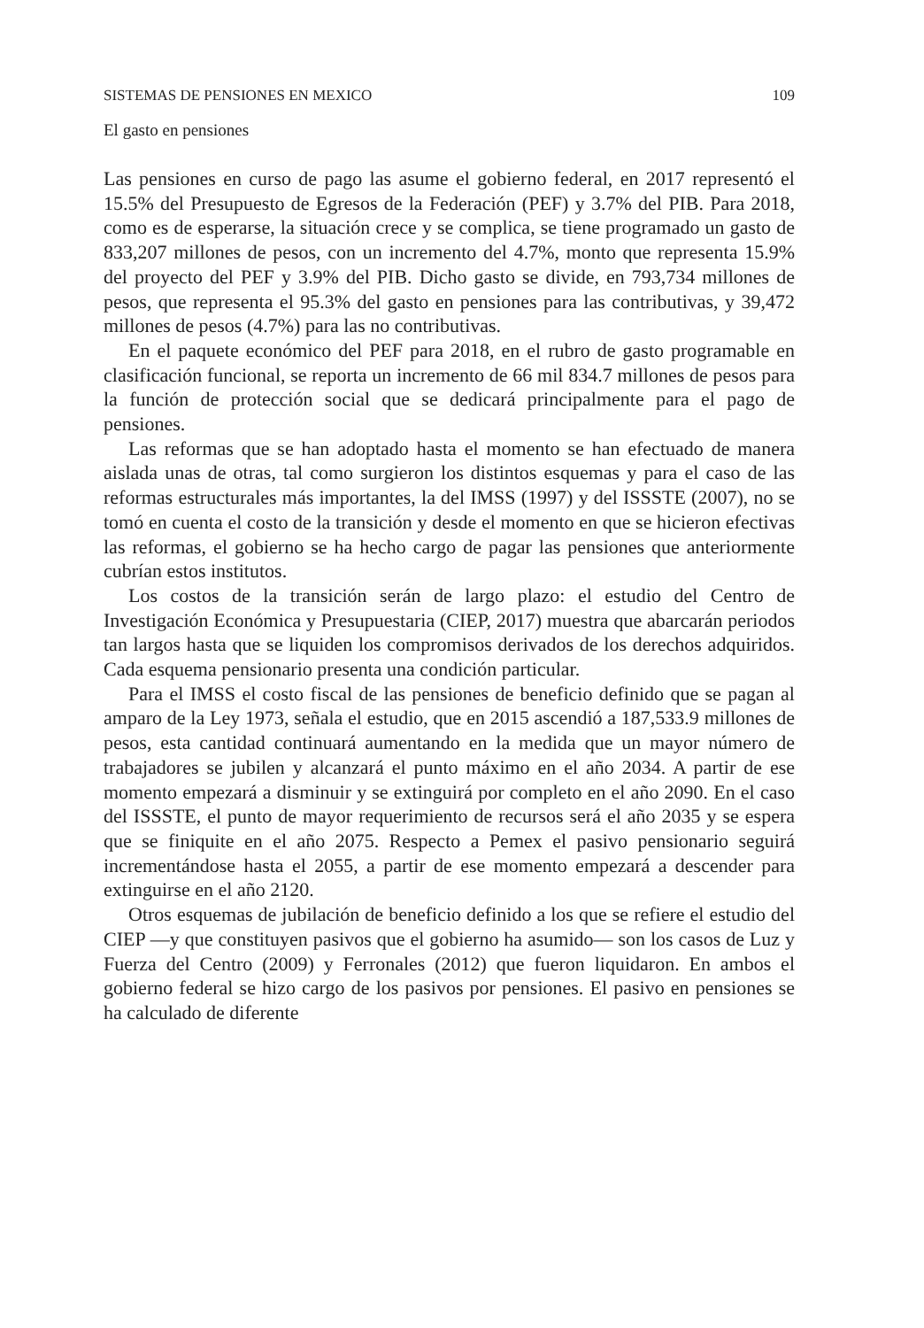SISTEMAS DE PENSIONES EN MEXICO 109
El gasto en pensiones
Las pensiones en curso de pago las asume el gobierno federal, en 2017 representó el 15.5% del Presupuesto de Egresos de la Federación (PEF) y 3.7% del PIB. Para 2018, como es de esperarse, la situación crece y se complica, se tiene programado un gasto de 833,207 millones de pesos, con un incremento del 4.7%, monto que representa 15.9% del proyecto del PEF y 3.9% del PIB. Dicho gasto se divide, en 793,734 millones de pesos, que representa el 95.3% del gasto en pensiones para las contributivas, y 39,472 millones de pesos (4.7%) para las no contributivas.
En el paquete económico del PEF para 2018, en el rubro de gasto programable en clasificación funcional, se reporta un incremento de 66 mil 834.7 millones de pesos para la función de protección social que se dedicará principalmente para el pago de pensiones.
Las reformas que se han adoptado hasta el momento se han efectuado de manera aislada unas de otras, tal como surgieron los distintos esquemas y para el caso de las reformas estructurales más importantes, la del IMSS (1997) y del ISSSTE (2007), no se tomó en cuenta el costo de la transición y desde el momento en que se hicieron efectivas las reformas, el gobierno se ha hecho cargo de pagar las pensiones que anteriormente cubrían estos institutos.
Los costos de la transición serán de largo plazo: el estudio del Centro de Investigación Económica y Presupuestaria (CIEP, 2017) muestra que abarcarán periodos tan largos hasta que se liquiden los compromisos derivados de los derechos adquiridos. Cada esquema pensionario presenta una condición particular.
Para el IMSS el costo fiscal de las pensiones de beneficio definido que se pagan al amparo de la Ley 1973, señala el estudio, que en 2015 ascendió a 187,533.9 millones de pesos, esta cantidad continuará aumentando en la medida que un mayor número de trabajadores se jubilen y alcanzará el punto máximo en el año 2034. A partir de ese momento empezará a disminuir y se extinguirá por completo en el año 2090. En el caso del ISSSTE, el punto de mayor requerimiento de recursos será el año 2035 y se espera que se finiquite en el año 2075. Respecto a Pemex el pasivo pensionario seguirá incrementándose hasta el 2055, a partir de ese momento empezará a descender para extinguirse en el año 2120.
Otros esquemas de jubilación de beneficio definido a los que se refiere el estudio del CIEP —y que constituyen pasivos que el gobierno ha asumido— son los casos de Luz y Fuerza del Centro (2009) y Ferronales (2012) que fueron liquidaron. En ambos el gobierno federal se hizo cargo de los pasivos por pensiones. El pasivo en pensiones se ha calculado de diferente